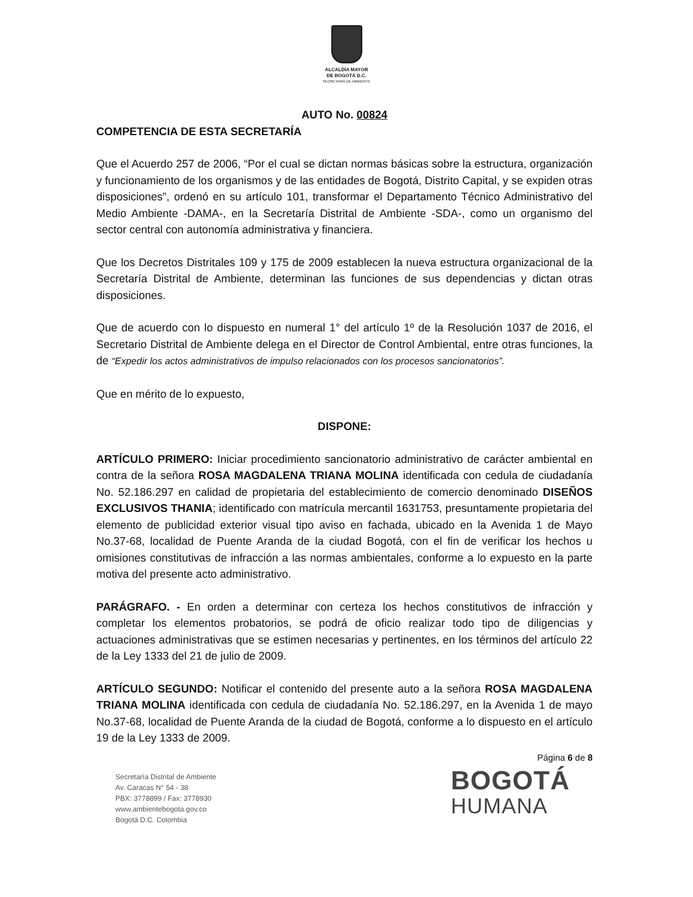ALCALDÍA MAYOR
DE BOGOTÁ D.C.
SECRETARÍA DE AMBIENTE
AUTO No. 00824
COMPETENCIA DE ESTA SECRETARÍA
Que el Acuerdo 257 de 2006, “Por el cual se dictan normas básicas sobre la estructura, organización y funcionamiento de los organismos y de las entidades de Bogotá, Distrito Capital, y se expiden otras disposiciones”, ordenó en su artículo 101, transformar el Departamento Técnico Administrativo del Medio Ambiente -DAMA-, en la Secretaría Distrital de Ambiente -SDA-, como un organismo del sector central con autonomía administrativa y financiera.
Que los Decretos Distritales 109 y 175 de 2009 establecen la nueva estructura organizacional de la Secretaría Distrital de Ambiente, determinan las funciones de sus dependencias y dictan otras disposiciones.
Que de acuerdo con lo dispuesto en numeral 1° del artículo 1º de la Resolución 1037 de 2016, el Secretario Distrital de Ambiente delega en el Director de Control Ambiental, entre otras funciones, la de “Expedir los actos administrativos de impulso relacionados con los procesos sancionatorios”.
Que en mérito de lo expuesto,
DISPONE:
ARTÍCULO PRIMERO: Iniciar procedimiento sancionatorio administrativo de carácter ambiental en contra de la señora ROSA MAGDALENA TRIANA MOLINA identificada con cedula de ciudadanía No. 52.186.297 en calidad de propietaria del establecimiento de comercio denominado DISEÑOS EXCLUSIVOS THANIA; identificado con matrícula mercantil 1631753, presuntamente propietaria del elemento de publicidad exterior visual tipo aviso en fachada, ubicado en la Avenida 1 de Mayo No.37-68, localidad de Puente Aranda de la ciudad Bogotá, con el fin de verificar los hechos u omisiones constitutivas de infracción a las normas ambientales, conforme a lo expuesto en la parte motiva del presente acto administrativo.
PARÁGRAFO. - En orden a determinar con certeza los hechos constitutivos de infracción y completar los elementos probatorios, se podrá de oficio realizar todo tipo de diligencias y actuaciones administrativas que se estimen necesarias y pertinentes, en los términos del artículo 22 de la Ley 1333 del 21 de julio de 2009.
ARTÍCULO SEGUNDO: Notificar el contenido del presente auto a la señora ROSA MAGDALENA TRIANA MOLINA identificada con cedula de ciudadanía No. 52.186.297, en la Avenida 1 de mayo No.37-68, localidad de Puente Aranda de la ciudad de Bogotá, conforme a lo dispuesto en el artículo 19 de la Ley 1333 de 2009.
Página 6 de 8
Secretaría Distrital de Ambiente
Av. Caracas N° 54 - 38
PBX: 3778899 / Fax: 3778930
www.ambientebogota.gov.co
Bogotá D.C. Colombia
BOGOTÁ
HUMANA